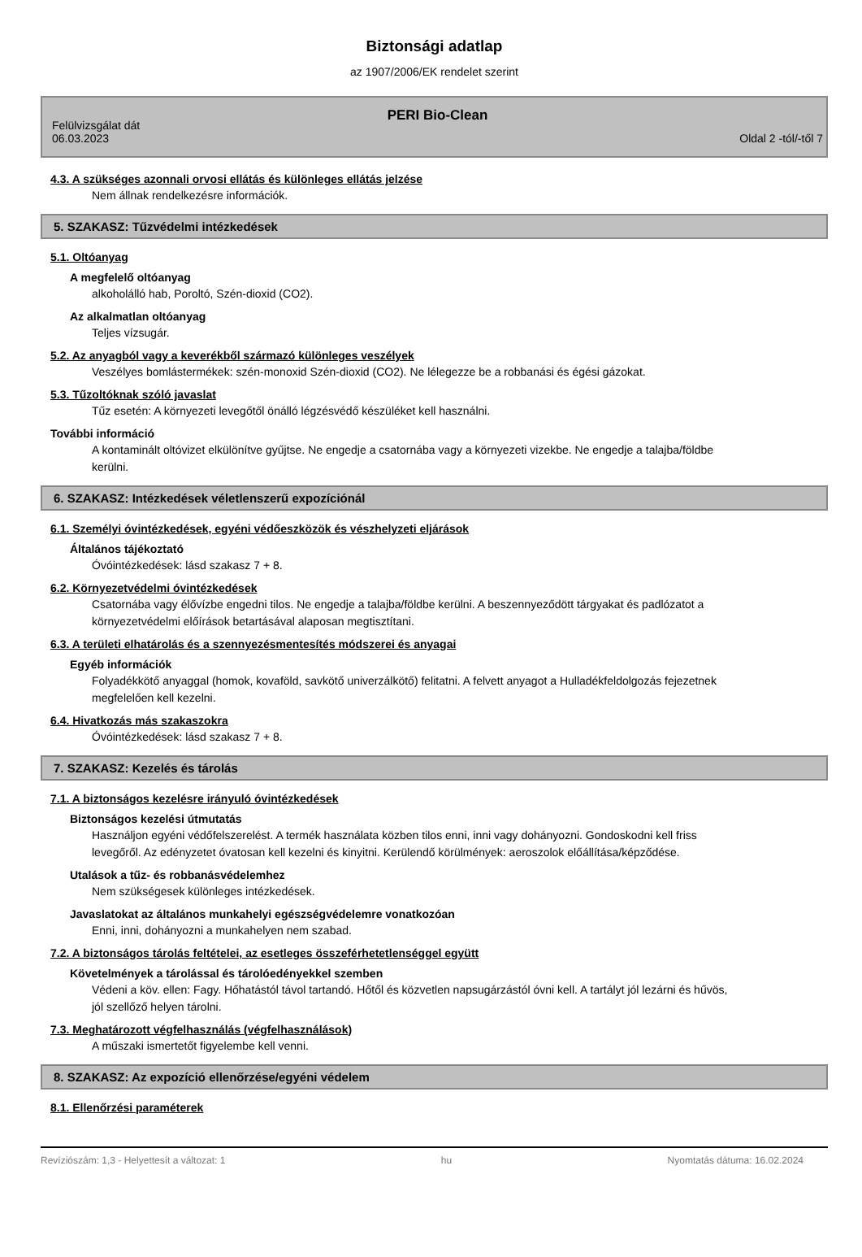Biztonsági adatlap
az 1907/2006/EK rendelet szerint
PERI Bio-Clean
Felülvizsgálat dát
06.03.2023
Oldal 2 -tól/-től 7
4.3. A szükséges azonnali orvosi ellátás és különleges ellátás jelzése
Nem állnak rendelkezésre információk.
5. SZAKASZ: Tűzvédelmi intézkedések
5.1. Oltóanyag
A megfelelő oltóanyag
alkoholálló hab, Poroltó, Szén-dioxid (CO2).
Az alkalmatlan oltóanyag
Teljes vízsugár.
5.2. Az anyagból vagy a keverékből származó különleges veszélyek
Veszélyes bomlástermékek: szén-monoxid Szén-dioxid (CO2). Ne lélegezze be a robbanási és égési gázokat.
5.3. Tűzoltóknak szóló javaslat
Tűz esetén: A környezeti levegőtől önálló légzésvédő készüléket kell használni.
További információ
A kontaminált oltóvizet elkülönítve gyűjtse. Ne engedje a csatornába vagy a környezeti vizekbe. Ne engedje a talajba/földbe kerülni.
6. SZAKASZ: Intézkedések véletlenszerű expozíciónál
6.1. Személyi óvintézkedések, egyéni védőeszközök és vészhelyzeti eljárások
Általános tájékoztató
Óvóintézkedések: lásd szakasz 7 + 8.
6.2. Környezetvédelmi óvintézkedések
Csatornába vagy élővízbe engedni tilos. Ne engedje a talajba/földbe kerülni. A beszennyeződött tárgyakat és padlózatot a környezetvédelmi előírások betartásával alaposan megtisztítani.
6.3. A területi elhatárolás és a szennyezésmentesítés módszerei és anyagai
Egyéb információk
Folyadékkötő anyaggal (homok, kovaföld, savkötő univerzálkötő) felitatni. A felvett anyagot a Hulladékfeldolgozás fejezetnek megfelelően kell kezelni.
6.4. Hivatkozás más szakaszokra
Óvóintézkedések: lásd szakasz 7 + 8.
7. SZAKASZ: Kezelés és tárolás
7.1. A biztonságos kezelésre irányuló óvintézkedések
Biztonságos kezelési útmutatás
Használjon egyéni védőfelszerelést. A termék használata közben tilos enni, inni vagy dohányozni. Gondoskodni kell friss levegőről. Az edényzetet óvatosan kell kezelni és kinyitni. Kerülendő körülmények: aeroszolok előállítása/képződése.
Utalások a tűz- és robbanásvédelemhez
Nem szükségesek különleges intézkedések.
Javaslatokat az általános munkahelyi egészségvédelemre vonatkozóan
Enni, inni, dohányozni a munkahelyen nem szabad.
7.2. A biztonságos tárolás feltételei, az esetleges összeférhetetlenséggel együtt
Követelmények a tárolással és tárolóedényekkel szemben
Védeni a köv. ellen: Fagy. Hőhatástól távol tartandó. Hőtől és közvetlen napsugárzástól óvni kell. A tartályt jól lezárni és hűvös, jól szellőző helyen tárolni.
7.3. Meghatározott végfelhasználás (végfelhasználások)
A műszaki ismertetőt figyelembe kell venni.
8. SZAKASZ: Az expozíció ellenőrzése/egyéni védelem
8.1. Ellenőrzési paraméterek
Revíziószám: 1,3 - Helyettesít a változat: 1 hu Nyomtatás dátuma: 16.02.2024